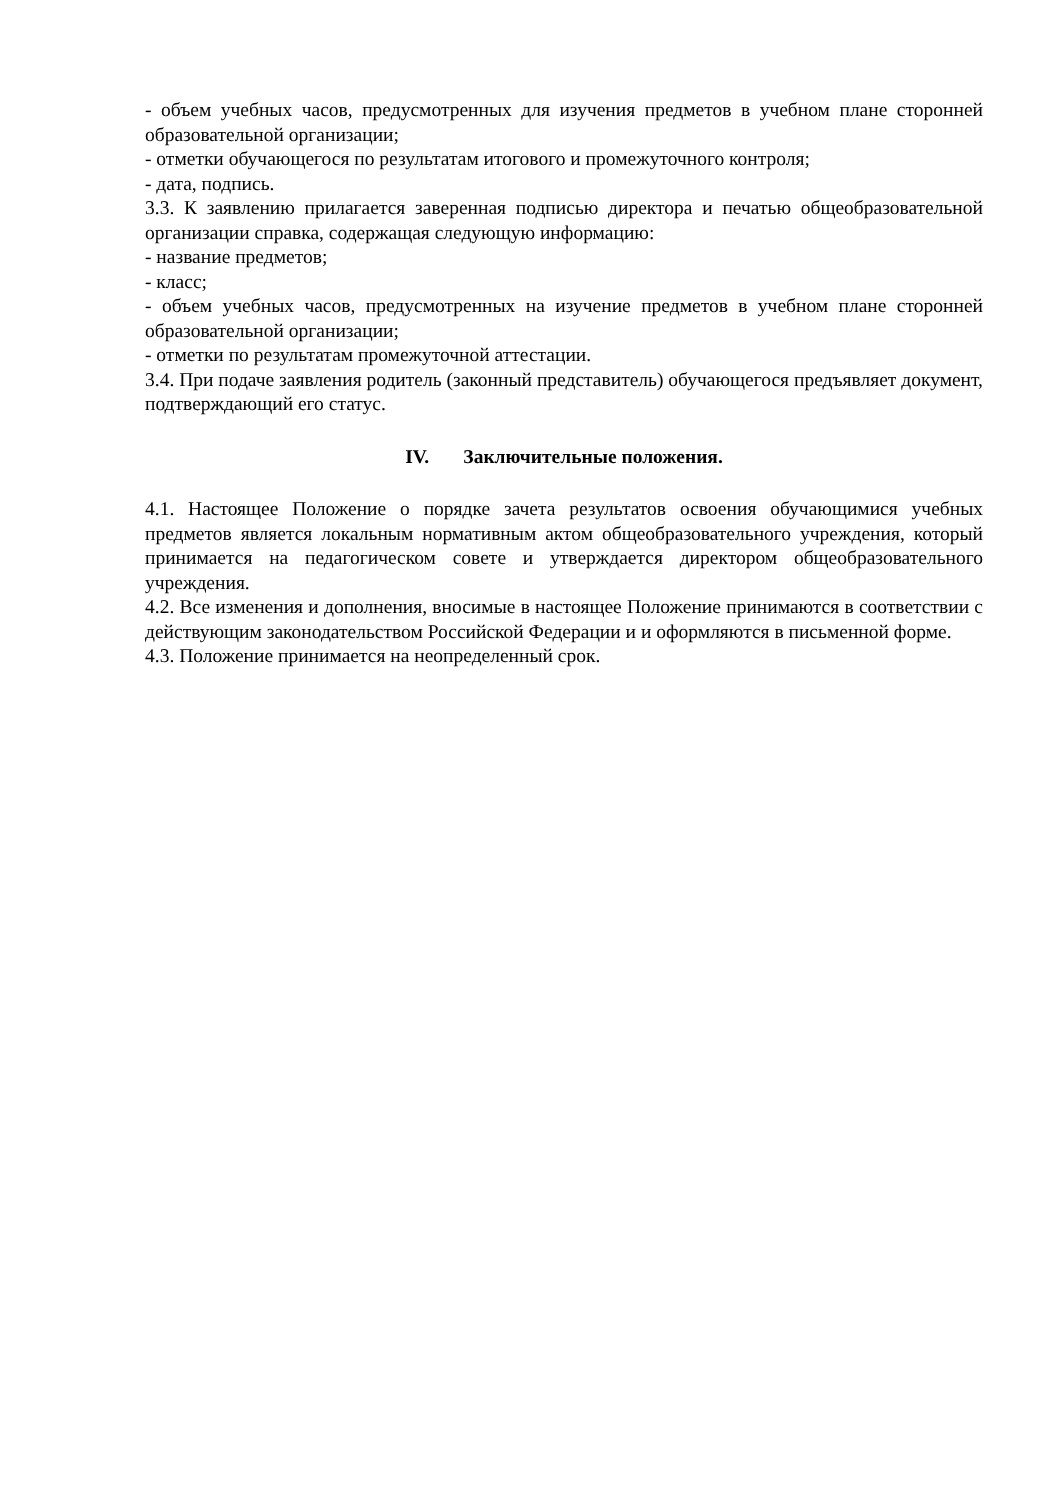- объем учебных часов, предусмотренных для изучения предметов в учебном плане сторонней образовательной организации;
- отметки обучающегося по результатам итогового и промежуточного контроля;
- дата, подпись.
3.3. К заявлению прилагается заверенная подписью директора и печатью общеобразовательной организации справка, содержащая следующую информацию:
- название предметов;
- класс;
- объем учебных часов, предусмотренных на изучение предметов в учебном плане сторонней образовательной организации;
- отметки по результатам промежуточной аттестации.
3.4. При подаче заявления родитель (законный представитель) обучающегося предъявляет документ, подтверждающий его статус.
IV. Заключительные положения.
4.1. Настоящее Положение о порядке зачета результатов освоения обучающимися учебных предметов является локальным нормативным актом общеобразовательного учреждения, который принимается на педагогическом совете и утверждается директором общеобразовательного учреждения.
4.2. Все изменения и дополнения, вносимые в настоящее Положение принимаются в соответствии с действующим законодательством Российской Федерации и и оформляются в письменной форме.
4.3. Положение принимается на неопределенный срок.